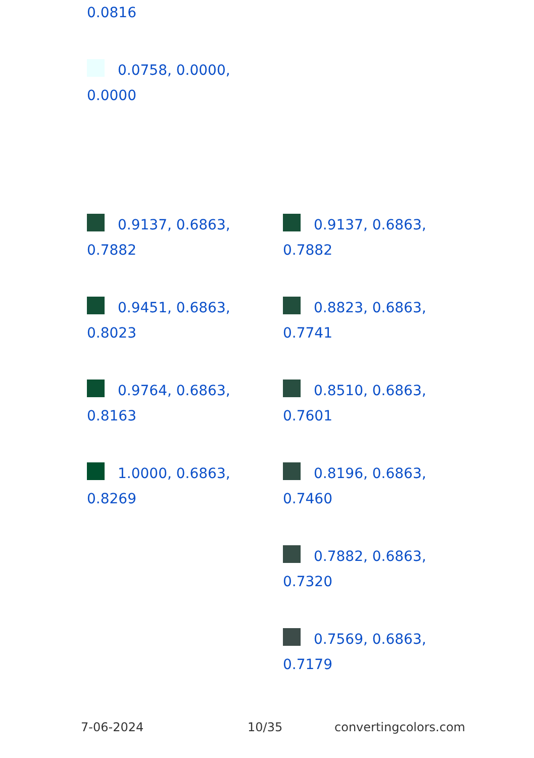0.0816
0.0758, 0.0000, 0.0000
0.9137, 0.6863, 0.7882
0.9451, 0.6863, 0.8023
0.9764, 0.6863, 0.8163
1.0000, 0.6863, 0.8269
0.9137, 0.6863, 0.7882
0.8823, 0.6863, 0.7741
0.8510, 0.6863, 0.7601
0.8196, 0.6863, 0.7460
0.7882, 0.6863, 0.7320
0.7569, 0.6863, 0.7179
7-06-2024 10/35 convertingcolors.com